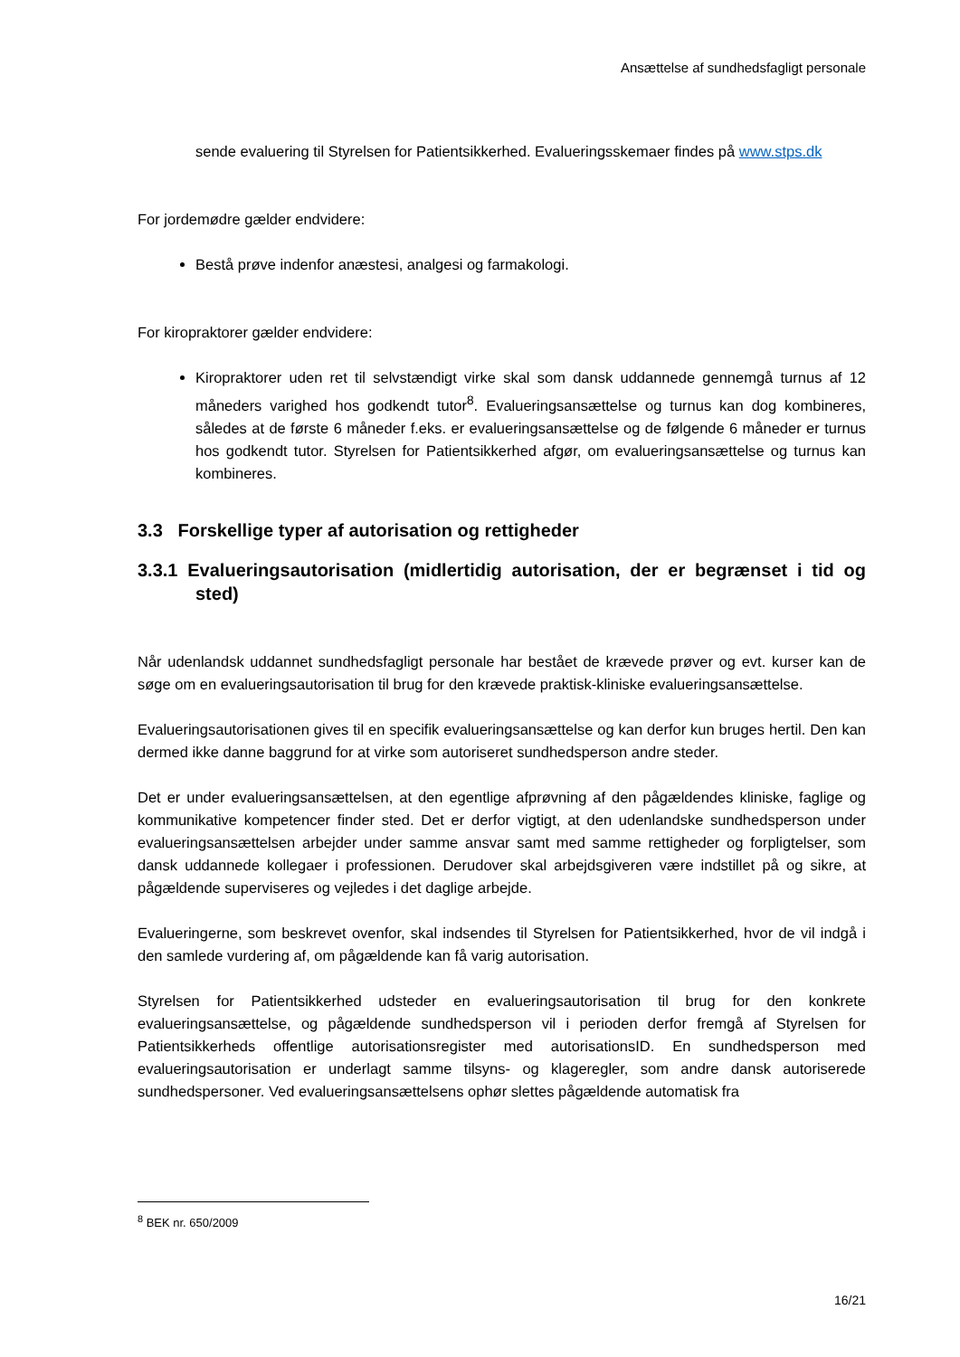Ansættelse af sundhedsfagligt personale
sende evaluering til Styrelsen for Patientsikkerhed. Evalueringsskemaer findes på www.stps.dk
For jordemødre gælder endvidere:
Bestå prøve indenfor anæstesi, analgesi og farmakologi.
For kiropraktorer gælder endvidere:
Kiropraktorer uden ret til selvstændigt virke skal som dansk uddannede gennemgå turnus af 12 måneders varighed hos godkendt tutor<sup>8</sup>. Evalueringsansættelse og turnus kan dog kombineres, således at de første 6 måneder f.eks. er evalueringsansættelse og de følgende 6 måneder er turnus hos godkendt tutor. Styrelsen for Patientsikkerhed afgør, om evalueringsansættelse og turnus kan kombineres.
3.3 Forskellige typer af autorisation og rettigheder
3.3.1 Evalueringsautorisation (midlertidig autorisation, der er begrænset i tid og sted)
Når udenlandsk uddannet sundhedsfagligt personale har bestået de krævede prøver og evt. kurser kan de søge om en evalueringsautorisation til brug for den krævede praktisk-kliniske evalueringsansættelse.
Evalueringsautorisationen gives til en specifik evalueringsansættelse og kan derfor kun bruges hertil. Den kan dermed ikke danne baggrund for at virke som autoriseret sundhedsperson andre steder.
Det er under evalueringsansættelsen, at den egentlige afprøvning af den pågældendes kliniske, faglige og kommunikative kompetencer finder sted. Det er derfor vigtigt, at den udenlandske sundhedsperson under evalueringsansættelsen arbejder under samme ansvar samt med samme rettigheder og forpligtelser, som dansk uddannede kollegaer i professionen. Derudover skal arbejdsgiveren være indstillet på og sikre, at pågældende superviseres og vejledes i det daglige arbejde.
Evalueringerne, som beskrevet ovenfor, skal indsendes til Styrelsen for Patientsikkerhed, hvor de vil indgå i den samlede vurdering af, om pågældende kan få varig autorisation.
Styrelsen for Patientsikkerhed udsteder en evalueringsautorisation til brug for den konkrete evalueringsansættelse, og pågældende sundhedsperson vil i perioden derfor fremgå af Styrelsen for Patientsikkerheds offentlige autorisationsregister med autorisationsID. En sundhedsperson med evalueringsautorisation er underlagt samme tilsyns- og klageregler, som andre dansk autoriserede sundhedspersoner. Ved evalueringsansættelsens ophør slettes pågældende automatisk fra
<sup>8</sup> BEK nr. 650/2009
16/21